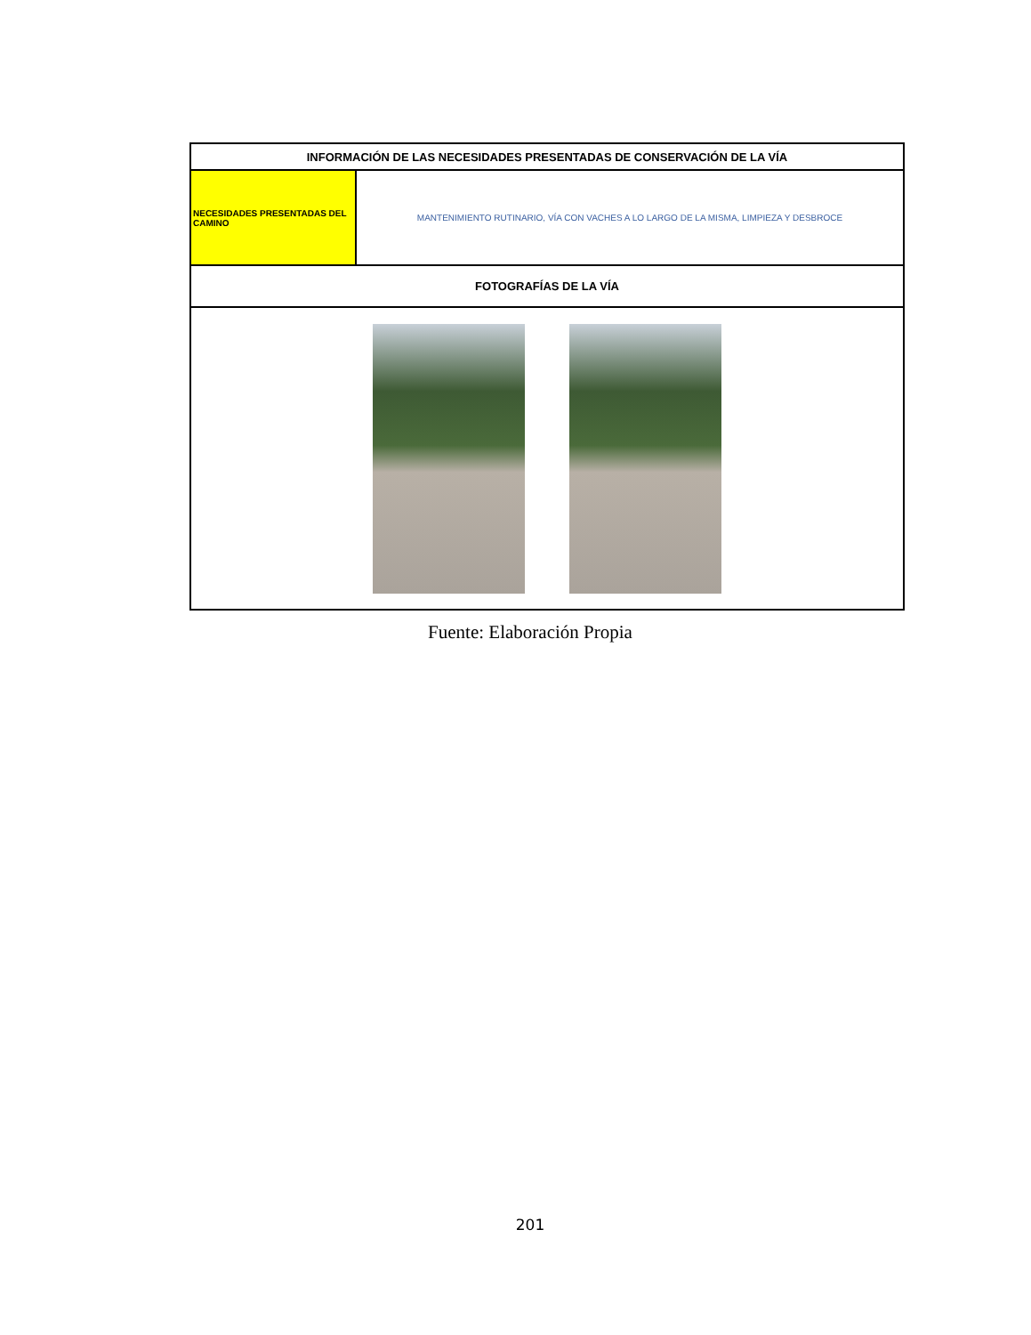| INFORMACIÓN DE LAS NECESIDADES PRESENTADAS DE CONSERVACIÓN DE LA VÍA | |
| --- | --- |
| NECESIDADES PRESENTADAS DEL CAMINO | MANTENIMIENTO RUTINARIO, VÍA CON VACHES A LO LARGO DE LA MISMA, LIMPIEZA Y DESBROCE |
| FOTOGRAFÍAS DE LA VÍA | |
Fuente: Elaboración Propia
201